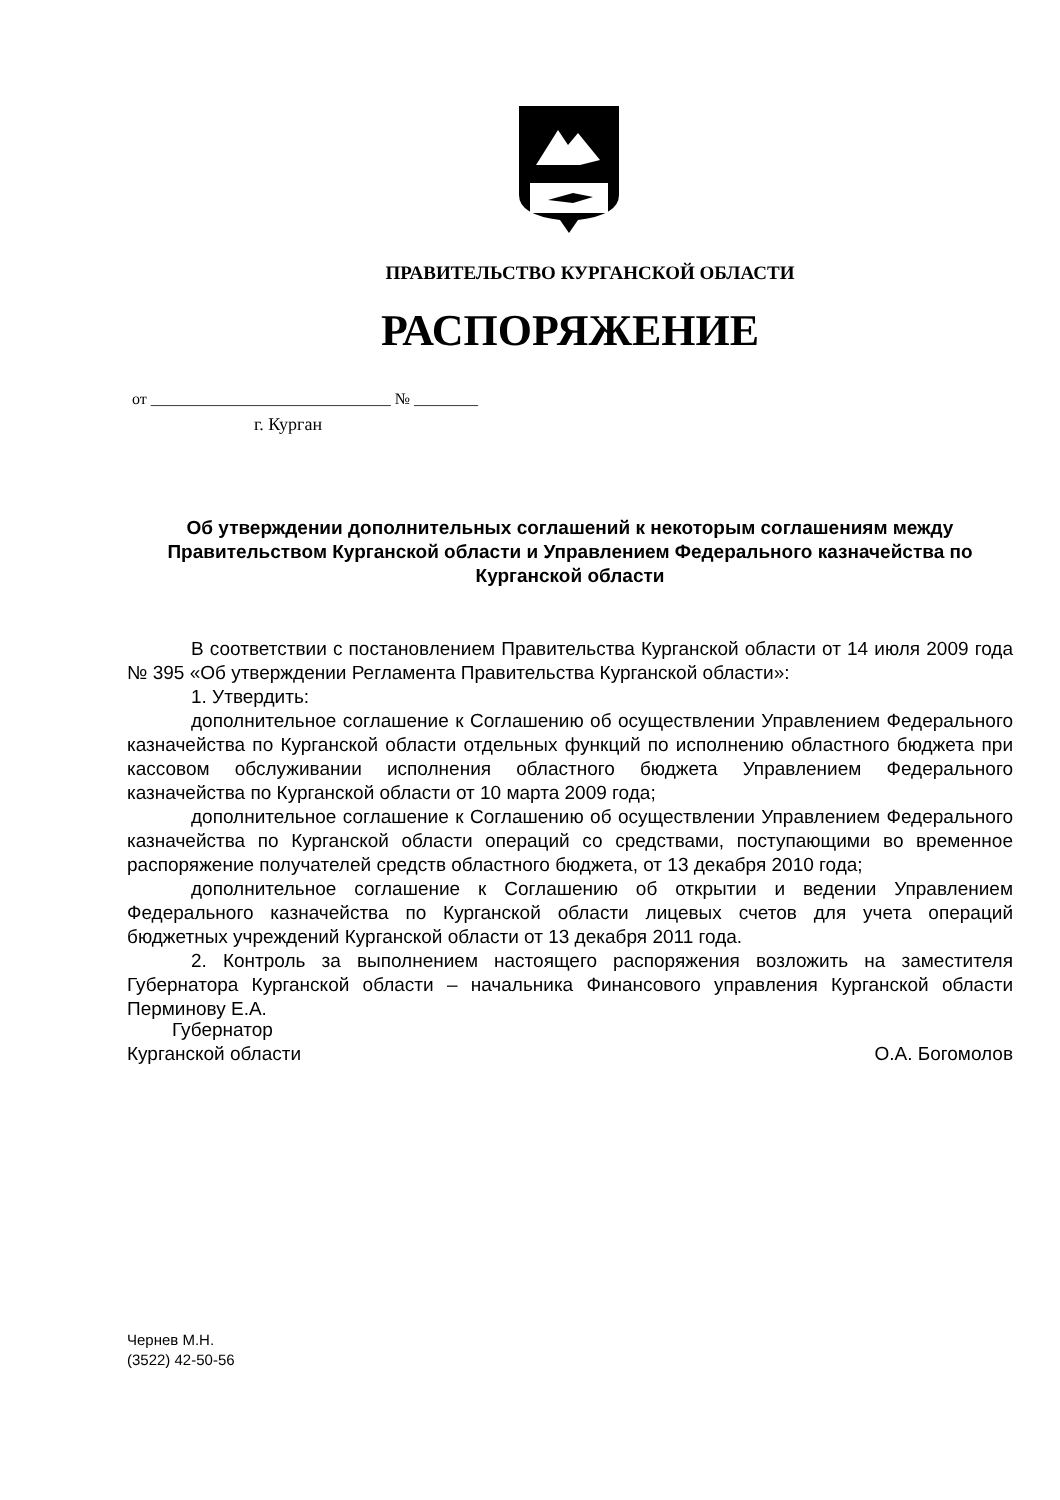ПРАВИТЕЛЬСТВО КУРГАНСКОЙ ОБЛАСТИ
РАСПОРЯЖЕНИЕ
от ______________________________ № ________
г. Курган
Об утверждении дополнительных соглашений к некоторым соглашениям между Правительством Курганской области и Управлением Федерального казначейства по Курганской области
В соответствии с постановлением Правительства Курганской области от 14 июля 2009 года № 395 «Об утверждении Регламента Правительства Курганской области»:
1. Утвердить:
дополнительное соглашение к Соглашению об осуществлении Управлением Федерального казначейства по Курганской области отдельных функций по исполнению областного бюджета при кассовом обслуживании исполнения областного бюджета Управлением Федерального казначейства по Курганской области от 10 марта 2009 года;
дополнительное соглашение к Соглашению об осуществлении Управлением Федерального казначейства по Курганской области операций со средствами, поступающими во временное распоряжение получателей средств областного бюджета, от 13 декабря 2010 года;
дополнительное соглашение к Соглашению об открытии и ведении Управлением Федерального казначейства по Курганской области лицевых счетов для учета операций бюджетных учреждений Курганской области от 13 декабря 2011 года.
2. Контроль за выполнением настоящего распоряжения возложить на заместителя Губернатора Курганской области – начальника Финансового управления Курганской области Перминову Е.А.
Губернатор
Курганской области О.А. Богомолов
Чернев М.Н.
(3522) 42-50-56